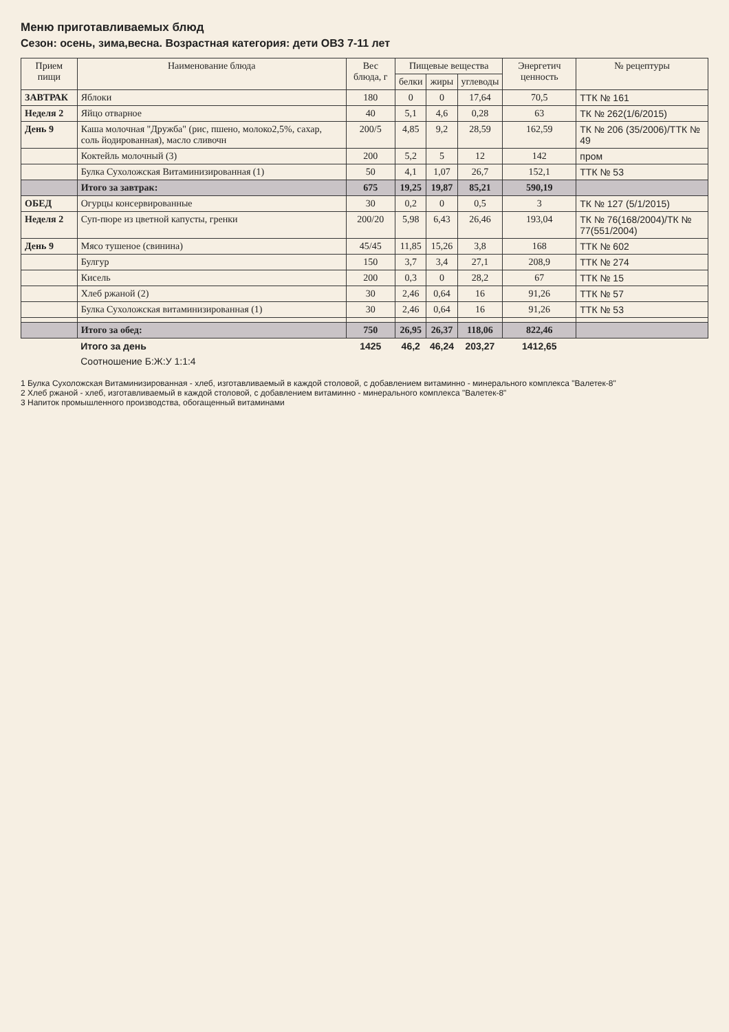Меню приготавливаемых блюд
Сезон: осень, зима,весна. Возрастная категория: дети ОВЗ 7-11 лет
| Прием пищи | Наименование блюда | Вес блюда, г | Пищевые вещества | | | Энергетич ценность | № рецептуры |
| --- | --- | --- | --- | --- | --- | --- | --- |
| | | | белки | жиры | углеводы | | |
| ЗАВТРАК | Яблоки | 180 | 0 | 0 | 17,64 | 70,5 | ТТК № 161 |
| Неделя 2 | Яйцо отварное | 40 | 5,1 | 4,6 | 0,28 | 63 | ТК № 262(1/6/2015) |
| День 9 | Каша молочная "Дружба" (рис, пшено, молоко2,5%, сахар, соль йодированная), масло сливочн | 200/5 | 4,85 | 9,2 | 28,59 | 162,59 | ТК № 206 (35/2006)/ТТК № 49 |
| | Коктейль молочный (3) | 200 | 5,2 | 5 | 12 | 142 | пром |
| | Булка Сухоложская Витаминизированная (1) | 50 | 4,1 | 1,07 | 26,7 | 152,1 | ТТК № 53 |
| | Итого за завтрак: | 675 | 19,25 | 19,87 | 85,21 | 590,19 | |
| ОБЕД | Огурцы консервированные | 30 | 0,2 | 0 | 0,5 | 3 | ТК № 127 (5/1/2015) |
| Неделя 2 | Суп-пюре из цветной капусты, гренки | 200/20 | 5,98 | 6,43 | 26,46 | 193,04 | ТК № 76(168/2004)/ТК № 77(551/2004) |
| День 9 | Мясо тушеное (свинина) | 45/45 | 11,85 | 15,26 | 3,8 | 168 | ТТК № 602 |
| | Булгур | 150 | 3,7 | 3,4 | 27,1 | 208,9 | ТТК № 274 |
| | Кисель | 200 | 0,3 | 0 | 28,2 | 67 | ТТК № 15 |
| | Хлеб ржаной (2) | 30 | 2,46 | 0,64 | 16 | 91,26 | ТТК № 57 |
| | Булка Сухоложская витаминизированная (1) | 30 | 2,46 | 0,64 | 16 | 91,26 | ТТК № 53 |
| | Итого за обед: | 750 | 26,95 | 26,37 | 118,06 | 822,46 | |
| | Итого за день | 1425 | 46,2 | 46,24 | 203,27 | 1412,65 | |
| | Соотношение Б:Ж:У 1:1:4 | | | | | | |
1 Булка Сухоложская Витаминизированная - хлеб, изготавливаемый в каждой столовой, с добавлением витаминно - минерального комплекса "Валетек-8"
2 Хлеб ржаной - хлеб, изготавливаемый в каждой столовой, с добавлением витаминно - минерального комплекса "Валетек-8"
3 Напиток промышленного производства, обогащенный витаминами